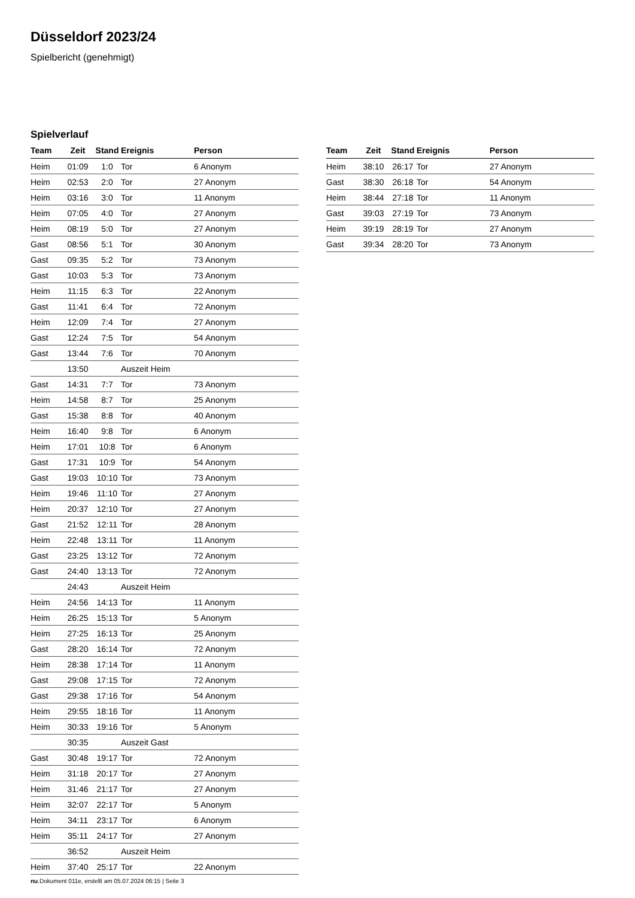Düsseldorf 2023/24
Spielbericht (genehmigt)
Spielverlauf
| Team | Zeit | Stand | Ereignis | Person |
| --- | --- | --- | --- | --- |
| Heim | 01:09 | 1:0 | Tor | 6 Anonym |
| Heim | 02:53 | 2:0 | Tor | 27 Anonym |
| Heim | 03:16 | 3:0 | Tor | 11 Anonym |
| Heim | 07:05 | 4:0 | Tor | 27 Anonym |
| Heim | 08:19 | 5:0 | Tor | 27 Anonym |
| Gast | 08:56 | 5:1 | Tor | 30 Anonym |
| Gast | 09:35 | 5:2 | Tor | 73 Anonym |
| Gast | 10:03 | 5:3 | Tor | 73 Anonym |
| Heim | 11:15 | 6:3 | Tor | 22 Anonym |
| Gast | 11:41 | 6:4 | Tor | 72 Anonym |
| Heim | 12:09 | 7:4 | Tor | 27 Anonym |
| Gast | 12:24 | 7:5 | Tor | 54 Anonym |
| Gast | 13:44 | 7:6 | Tor | 70 Anonym |
| | 13:50 | | Auszeit Heim | |
| Gast | 14:31 | 7:7 | Tor | 73 Anonym |
| Heim | 14:58 | 8:7 | Tor | 25 Anonym |
| Gast | 15:38 | 8:8 | Tor | 40 Anonym |
| Heim | 16:40 | 9:8 | Tor | 6 Anonym |
| Heim | 17:01 | 10:8 | Tor | 6 Anonym |
| Gast | 17:31 | 10:9 | Tor | 54 Anonym |
| Gast | 19:03 | 10:10 | Tor | 73 Anonym |
| Heim | 19:46 | 11:10 | Tor | 27 Anonym |
| Heim | 20:37 | 12:10 | Tor | 27 Anonym |
| Gast | 21:52 | 12:11 | Tor | 28 Anonym |
| Heim | 22:48 | 13:11 | Tor | 11 Anonym |
| Gast | 23:25 | 13:12 | Tor | 72 Anonym |
| Gast | 24:40 | 13:13 | Tor | 72 Anonym |
| | 24:43 | | Auszeit Heim | |
| Heim | 24:56 | 14:13 | Tor | 11 Anonym |
| Heim | 26:25 | 15:13 | Tor | 5 Anonym |
| Heim | 27:25 | 16:13 | Tor | 25 Anonym |
| Gast | 28:20 | 16:14 | Tor | 72 Anonym |
| Heim | 28:38 | 17:14 | Tor | 11 Anonym |
| Gast | 29:08 | 17:15 | Tor | 72 Anonym |
| Gast | 29:38 | 17:16 | Tor | 54 Anonym |
| Heim | 29:55 | 18:16 | Tor | 11 Anonym |
| Heim | 30:33 | 19:16 | Tor | 5 Anonym |
| | 30:35 | | Auszeit Gast | |
| Gast | 30:48 | 19:17 | Tor | 72 Anonym |
| Heim | 31:18 | 20:17 | Tor | 27 Anonym |
| Heim | 31:46 | 21:17 | Tor | 27 Anonym |
| Heim | 32:07 | 22:17 | Tor | 5 Anonym |
| Heim | 34:11 | 23:17 | Tor | 6 Anonym |
| Heim | 35:11 | 24:17 | Tor | 27 Anonym |
| | 36:52 | | Auszeit Heim | |
| Heim | 37:40 | 25:17 | Tor | 22 Anonym |
| Team | Zeit | Stand | Ereignis | Person |
| --- | --- | --- | --- | --- |
| Heim | 38:10 | 26:17 | Tor | 27 Anonym |
| Gast | 38:30 | 26:18 | Tor | 54 Anonym |
| Heim | 38:44 | 27:18 | Tor | 11 Anonym |
| Gast | 39:03 | 27:19 | Tor | 73 Anonym |
| Heim | 39:19 | 28:19 | Tor | 27 Anonym |
| Gast | 39:34 | 28:20 | Tor | 73 Anonym |
nu.Dokument 011e, erstellt am 05.07.2024 06:15 | Seite 3